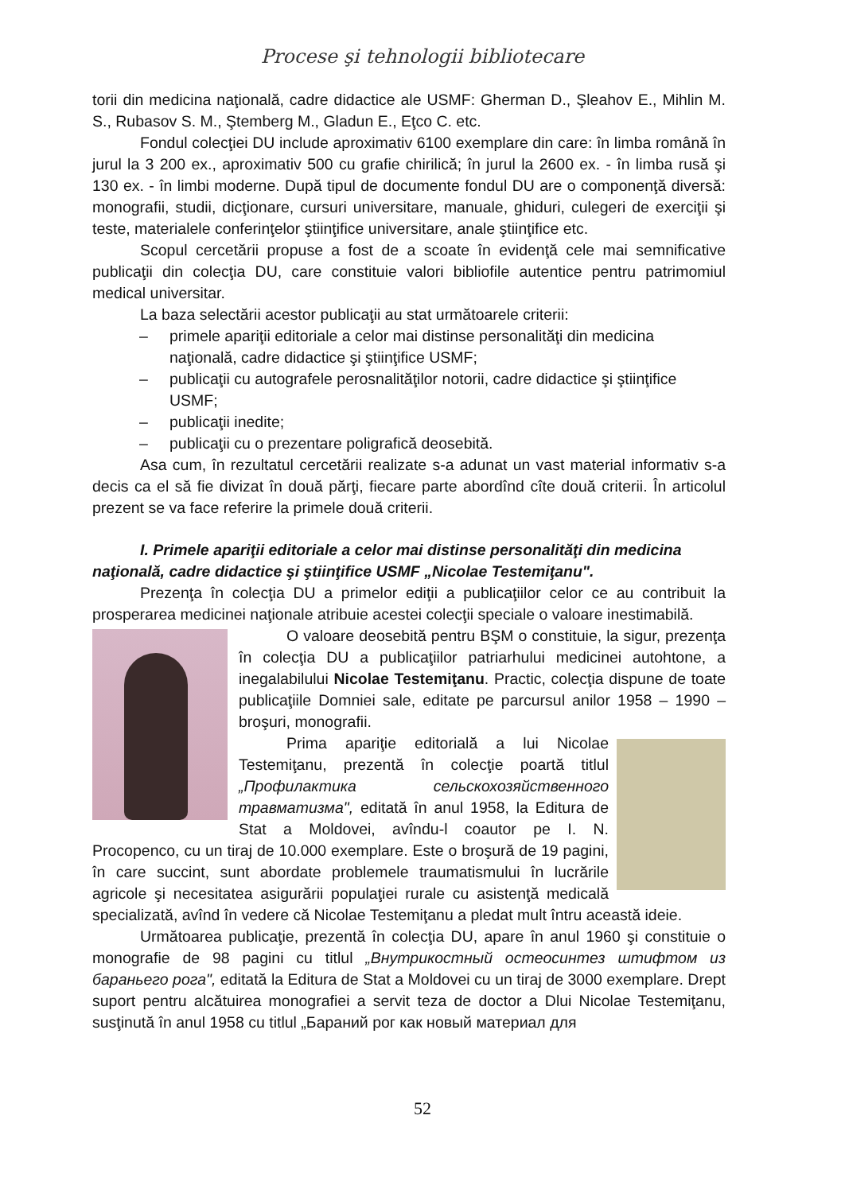Procese şi tehnologii bibliotecare
torii din medicina naţională, cadre didactice ale USMF: Gherman D., Şleahov E., Mihlin M. S., Rubasov S. M., Ştemberg M., Gladun E., Eţco C. etc.
Fondul colecţiei DU include aproximativ 6100 exemplare din care: în limba română în jurul la 3 200 ex., aproximativ 500 cu grafie chirilică; în jurul la 2600 ex. - în limba rusă şi 130 ex. - în limbi moderne. După tipul de documente fondul DU are o componenţă diversă: monografii, studii, dicţionare, cursuri universitare, manuale, ghiduri, culegeri de exerciţii şi teste, materialele conferinţelor ştiinţifice universitare, anale ştiinţifice etc.
Scopul cercetării propuse a fost de a scoate în evidenţă cele mai semnificative publicaţii din colecţia DU, care constituie valori bibliofile autentice pentru patrimomiul medical universitar.
La baza selectării acestor publicaţii au stat următoarele criterii:
– primele apariţii editoriale a celor mai distinse personalităţi din medicina naţională, cadre didactice şi ştiinţifice USMF;
– publicaţii cu autografele perosnalităţilor notorii, cadre didactice şi ştiinţifice USMF;
– publicaţii inedite;
– publicaţii cu o prezentare poligrafică deosebită.
Asa cum, în rezultatul cercetării realizate s-a adunat un vast material informativ s-a decis ca el să fie divizat în două părţi, fiecare parte abordînd cîte două criterii. În articolul prezent se va face referire la primele două criterii.
I. Primele apariţii editoriale a celor mai distinse personalităţi din medicina naţională, cadre didactice şi ştiinţifice USMF „Nicolae Testemiţanu".
Prezenţa în colecţia DU a primelor ediţii a publicaţiilor celor ce au contribuit la prosperarea medicinei naţionale atribuie acestei colecţii speciale o valoare inestimabilă.
O valoare deosebită pentru BŞM o constituie, la sigur, prezenţa în colecţia DU a publicaţiilor patriarhului medicinei autohtone, a inegalabilului Nicolae Testemiţanu. Practic, colecţia dispune de toate publicaţiile Domniei sale, editate pe parcursul anilor 1958 – 1990 – broşuri, monografii.
Prima apariţie editorială a lui Nicolae Testemiţanu, prezentă în colecţie poartă titlul „Профилактика сельскохозяйственного травматизма", editată în anul 1958, la Editura de Stat a Moldovei, avîndu-l coautor pe I. N. Procopenco, cu un tiraj de 10.000 exemplare. Este o broşură de 19 pagini, în care succint, sunt abordate problemele traumatismului în lucrările agricole şi necesitatea asigurării populaţiei rurale cu asistenţă medicală specializată, avînd în vedere că Nicolae Testemiţanu a pledat mult întru această ideie.
Următoarea publicaţie, prezentă în colecţia DU, apare în anul 1960 şi constituie o monografie de 98 pagini cu titlul „Внутрикостный остеосинтез штифтом из бараньего рога", editată la Editura de Stat a Moldovei cu un tiraj de 3000 exemplare. Drept suport pentru alcătuirea monografiei a servit teza de doctor a Dlui Nicolae Testemiţanu, susţinută în anul 1958 cu titlul „Бараний рог как новый материал для
52